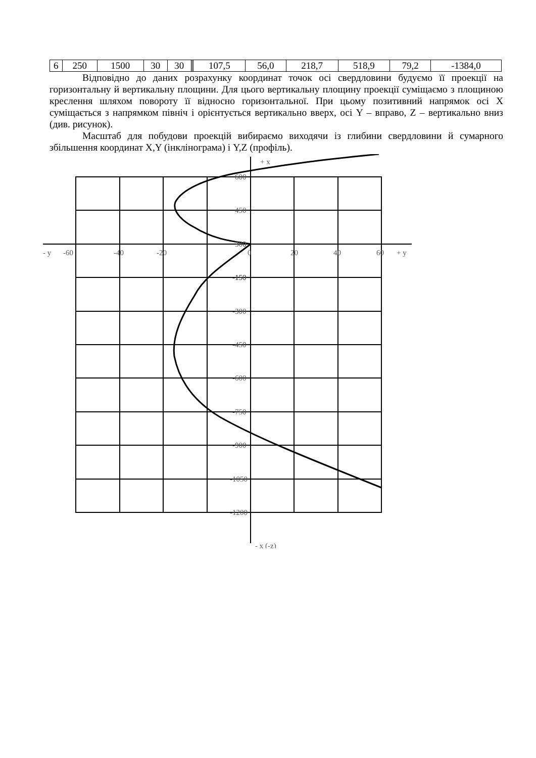| 6 | 250 | 1500 | 30 | 30 | | | 107,5 | 56,0 | 218,7 | 518,9 | 79,2 | -1384,0 |
Відповідно до даних розрахунку координат точок осі свердловини будуємо її проекції на горизонтальну й вертикальну площини. Для цього вертикальну площину проекції суміщаємо з площиною креслення шляхом повороту її відносно горизонтальної. При цьому позитивний напрямок осі X суміщається з напрямком північ і орієнтується вертикально вверх, осі Y – вправо, Z – вертикально вниз (див. рисунок).
Масштаб для побудови проекцій вибираємо виходячи із глибини свердловини й сумарного збільшення координат X,Y (інклінограма) і Y,Z (профіль).
+ x
600
450
300
150
0
- y
-60
-40
-20
0
20
40
60
+ y
-150
-300
-450
-600
-750
-900
-1050
-1200
- x (-z)